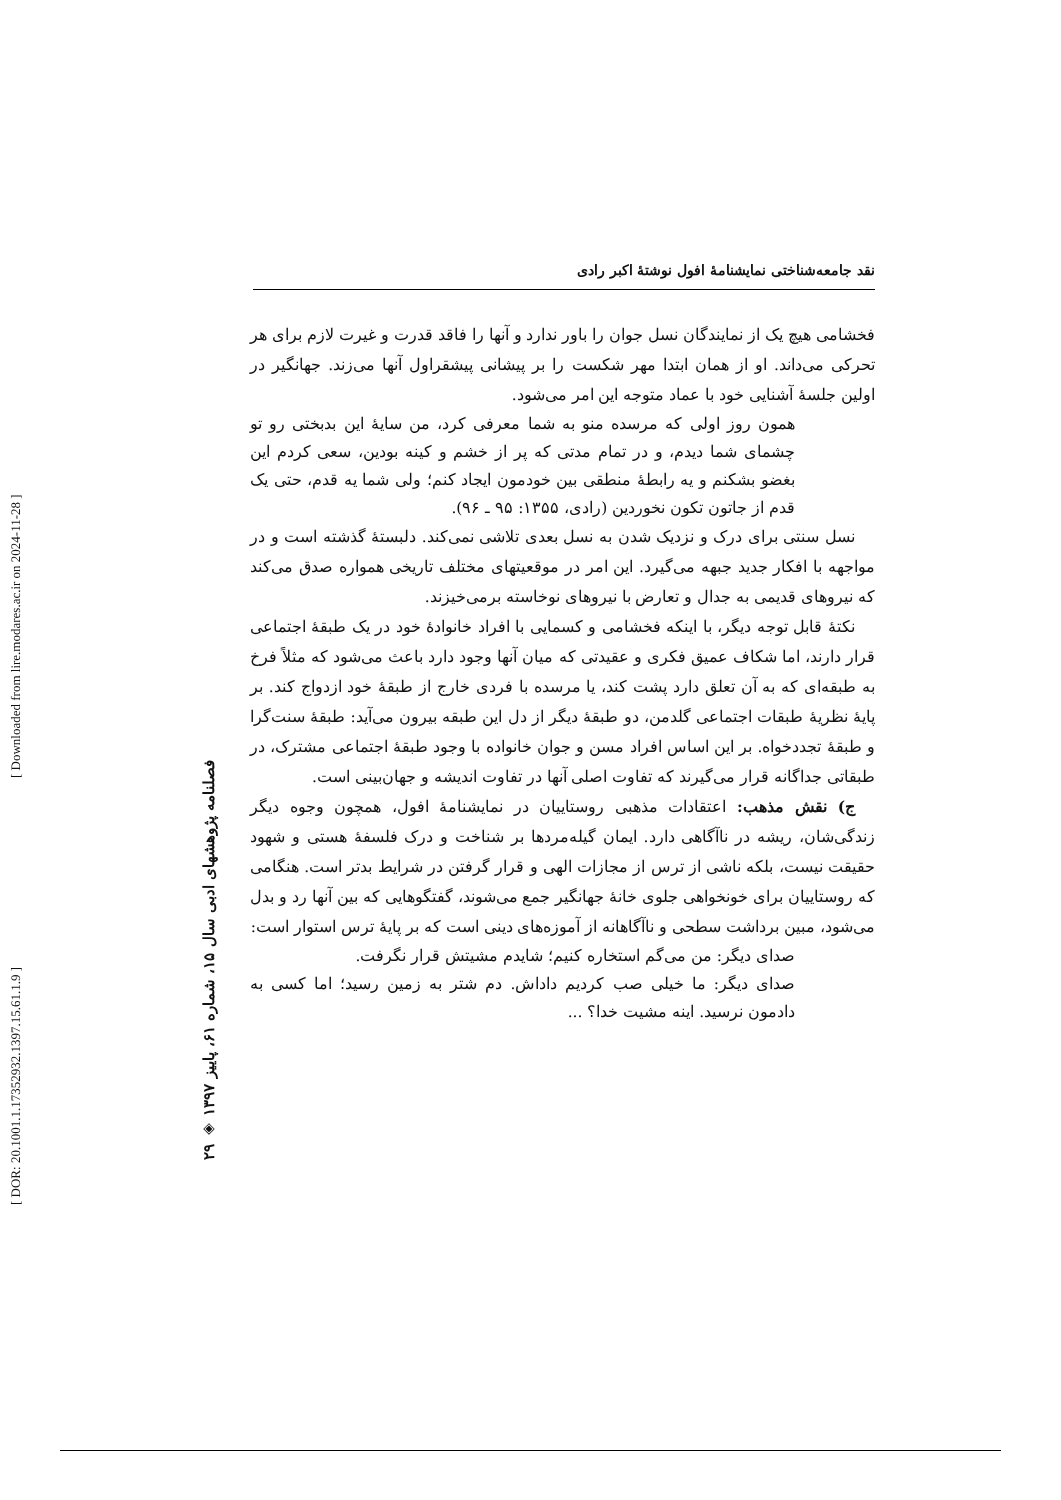[ DOR: 20.1001.1.17352932.1397.15.61.1.9 ] [ Downloaded from lire.modares.ac.ir on 2024-11-28 ]
۲۹ ◈ فصلنامه پژوهشهای ادبی سال ۱۵، شماره ۶۱، پاییز ۱۳۹۷
نقد جامعه‌شناختی نمایشنامهٔ افول نوشتهٔ اکبر رادی
فخشامی هیچ یک از نمایندگان نسل جوان را باور ندارد و آنها را فاقد قدرت و غیرت لازم برای هر تحرکی می‌داند. او از همان ابتدا مهر شکست را بر پیشانی پیشقراول آنها می‌زند. جهانگیر در اولین جلسهٔ آشنایی خود با عماد متوجه این امر می‌شود.
همون روز اولی که مرسده منو به شما معرفی کرد، من سایهٔ این بدبختی رو تو چشمای شما دیدم، و در تمام مدتی که پر از خشم و کینه بودین، سعی کردم این بغضو بشکنم و یه رابطهٔ منطقی بین خودمون ایجاد کنم؛ ولی شما یه قدم، حتی یک قدم از جاتون تکون نخوردین (رادی، ۱۳۵۵: ۹۵ ـ ۹۶).
نسل سنتی برای درک و نزدیک شدن به نسل بعدی تلاشی نمی‌کند. دلبستهٔ گذشته است و در مواجهه با افکار جدید جبهه می‌گیرد. این امر در موقعیتهای مختلف تاریخی همواره صدق می‌کند که نیروهای قدیمی به جدال و تعارض با نیروهای نوخاسته برمی‌خیزند.
نکتهٔ قابل توجه دیگر، با اینکه فخشامی و کسمایی با افراد خانوادهٔ خود در یک طبقهٔ اجتماعی قرار دارند، اما شکاف عمیق فکری و عقیدتی که میان آنها وجود دارد باعث می‌شود که مثلاً فرخ به طبقه‌ای که به آن تعلق دارد پشت کند، یا مرسده با فردی خارج از طبقهٔ خود ازدواج کند. بر پایهٔ نظریهٔ طبقات اجتماعی گلدمن، دو طبقهٔ دیگر از دل این طبقه بیرون می‌آید: طبقهٔ سنت‌گرا و طبقهٔ تجددخواه. بر این اساس افراد مسن و جوان خانواده با وجود طبقهٔ اجتماعی مشترک، در طبقاتی جداگانه قرار می‌گیرند که تفاوت اصلی آنها در تفاوت اندیشه و جهان‌بینی است.
ج) نقش مذهب: اعتقادات مذهبی روستاییان در نمایشنامهٔ افول، همچون وجوه دیگر زندگی‌شان، ریشه در ناآگاهی دارد. ایمان گیله‌مردها بر شناخت و درک فلسفهٔ هستی و شهود حقیقت نیست، بلکه ناشی از ترس از مجازات الهی و قرار گرفتن در شرایط بدتر است. هنگامی که روستاییان برای خونخواهی جلوی خانهٔ جهانگیر جمع می‌شوند، گفتگوهایی که بین آنها رد و بدل می‌شود، مبین برداشت سطحی و ناآگاهانه از آموزه‌های دینی است که بر پایهٔ ترس استوار است:
صدای دیگر: من می‌گم استخاره کنیم؛ شایدم مشیتش قرار نگرفت.
صدای دیگر: ما خیلی صب کردیم داداش. دم شتر به زمین رسید؛ اما کسی به دادمون نرسید. اینه مشیت خدا؟ ...